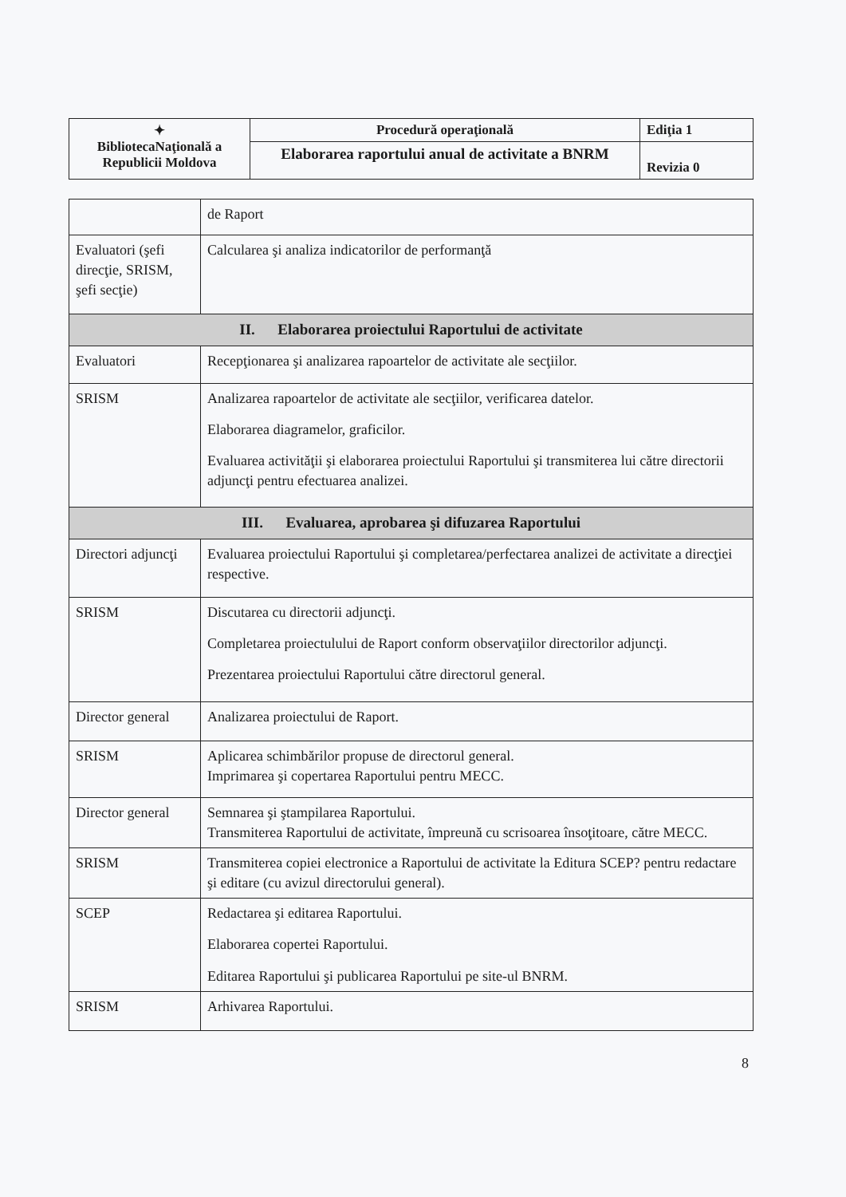| ✦ BibliotecaNaţională a Republicii Moldova | Procedură operaţională | Ediţia 1 |
| | Elaborarea raportului anual de activitate a BNRM | Revizia 0 |
| | de Raport |
| Evaluatori (şefi direcţie, SRISM, şefi secţie) | Calcularea şi analiza indicatorilor de performanţă |
| II. Elaborarea proiectului Raportului de activitate | |
| Evaluatori | Recepţionarea şi analizarea rapoartelor de activitate ale secţiilor. |
| SRISM | Analizarea rapoartelor de activitate ale secţiilor, verificarea datelor. Elaborarea diagramelor, graficilor. Evaluarea activităţii şi elaborarea proiectului Raportului şi transmiterea lui către directorii adjuncţi pentru efectuarea analizei. |
| III. Evaluarea, aprobarea şi difuzarea Raportului | |
| Directori adjuncţi | Evaluarea proiectului Raportului şi completarea/perfectarea analizei de activitate a direcţiei respective. |
| SRISM | Discutarea cu directorii adjuncţi. Completarea proiectulului de Raport conform observaţiilor directorilor adjuncţi. Prezentarea proiectului Raportului către directorul general. |
| Director general | Analizarea proiectului de Raport. |
| SRISM | Aplicarea schimbărilor propuse de directorul general. Imprimarea şi copertarea Raportului pentru MECC. |
| Director general | Semnarea şi ştampilarea Raportului. Transmiterea Raportului de activitate, împreună cu scrisoarea însoţitoare, către MECC. |
| SRISM | Transmiterea copiei electronice a Raportului de activitate la Editura SCEP? pentru redactare şi editare (cu avizul directorului general). |
| SCEP | Redactarea şi editarea Raportului. Elaborarea copertei Raportului. Editarea Raportului şi publicarea Raportului pe site-ul BNRM. |
| SRISM | Arhivarea Raportului. |
8